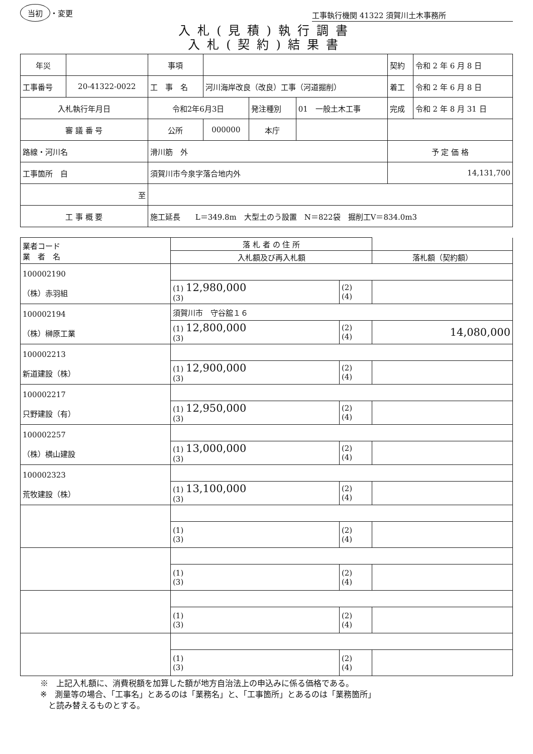当初 ・変更
工事執行機関 41322 須賀川土木事務所
入札(見積)執行調書
入札(契約)結果書
| 年災 | | 事項 | | | | 契約 | 令和 2 年 6 月 8 日 |
| 工事番号 | 20-41322-0022 | 工 事 名 | 河川海岸改良（改良）工事（河道掘削） | | | 着工 | 令和 2 年 6 月 8 日 |
| 入札執行年月日 | | 令和2年6月3日 | | 発注種別 | 01 一般土木工事 | 完成 | 令和 2 年 8 月 31 日 |
| 審 議 番 号 | | 公所 | 000000 | 本庁 | | | |
| 路線・河川名 | | 滑川筋 外 | | | | 予 定 価 格 | |
| 工事箇所 自 | | 須賀川市今泉字落合地内外 | | | | 14,131,700 | |
| 至 | | | | | | | |
| 工 事 概 要 | | 施工延長 L＝349.8m 大型土のう設置 N＝822袋 掘削工V＝834.0m3 | | | | | |
| 業者コード 業 者 名 | 落 札 者 の 住 所 | | |
| --- | --- | --- | --- |
| | 入札額及び再入札額 | | 落札額（契約額） |
| 100002190 （株）赤羽組 | | | |
| | (1) 12,980,000 (3) | (2) (4) | |
| 100002194 （株）榊原工業 | 須賀川市 守谷舘１６ | | |
| | (1) 12,800,000 (3) | (2) (4) | 14,080,000 |
| 100002213 新道建設（株） | | | |
| | (1) 12,900,000 (3) | (2) (4) | |
| 100002217 只野建設（有） | | | |
| | (1) 12,950,000 (3) | (2) (4) | |
| 100002257 （株）横山建設 | | | |
| | (1) 13,000,000 (3) | (2) (4) | |
| 100002323 荒牧建設（株） | | | |
| | (1) 13,100,000 (3) | (2) (4) | |
| | (1) (3) | (2) (4) | |
| | (1) (3) | (2) (4) | |
| | (1) (3) | (2) (4) | |
| | (1) (3) | (2) (4) | |
※　上記入札額に、消費税額を加算した額が地方自治法上の申込みに係る価格である。
※　測量等の場合、「工事名」とあるのは「業務名」と、「工事箇所」とあるのは「業務箇所」
　と読み替えるものとする。